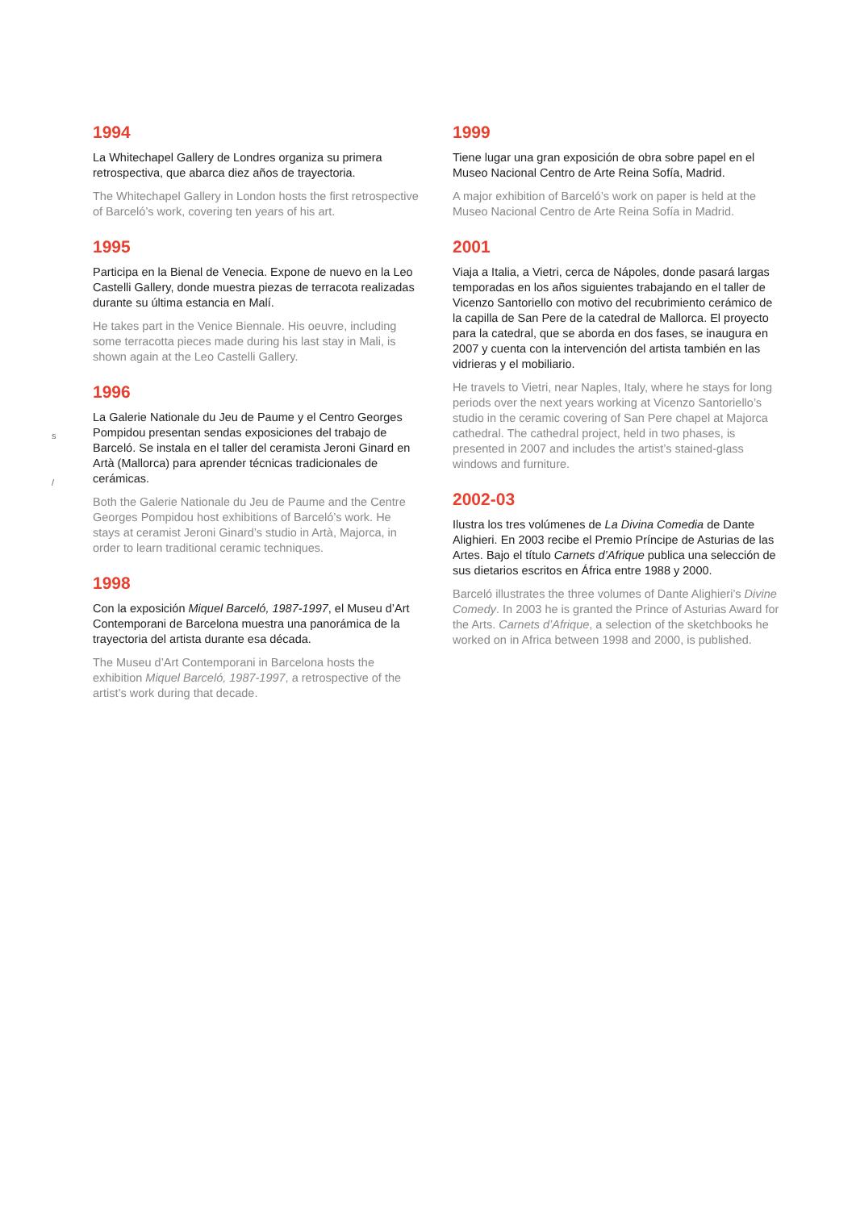s
/
1994
La Whitechapel Gallery de Londres organiza su primera retrospectiva, que abarca diez años de trayectoria.
The Whitechapel Gallery in London hosts the first retrospective of Barceló’s work, covering ten years of his art.
1995
Participa en la Bienal de Venecia. Expone de nuevo en la Leo Castelli Gallery, donde muestra piezas de terracota realizadas durante su última estancia en Malí.
He takes part in the Venice Biennale. His oeuvre, including some terracotta pieces made during his last stay in Mali, is shown again at the Leo Castelli Gallery.
1996
La Galerie Nationale du Jeu de Paume y el Centro Georges Pompidou presentan sendas exposiciones del trabajo de Barceló. Se instala en el taller del ceramista Jeroni Ginard en Artà (Mallorca) para aprender técnicas tradicionales de cerámicas.
Both the Galerie Nationale du Jeu de Paume and the Centre Georges Pompidou host exhibitions of Barceló’s work. He stays at ceramist Jeroni Ginard’s studio in Artà, Majorca, in order to learn traditional ceramic techniques.
1998
Con la exposición Miquel Barceló, 1987-1997, el Museu d’Art Contemporani de Barcelona muestra una panorámica de la trayectoria del artista durante esa década.
The Museu d’Art Contemporani in Barcelona hosts the exhibition Miquel Barceló, 1987-1997, a retrospective of the artist’s work during that decade.
1999
Tiene lugar una gran exposición de obra sobre papel en el Museo Nacional Centro de Arte Reina Sofía, Madrid.
A major exhibition of Barceló’s work on paper is held at the Museo Nacional Centro de Arte Reina Sofía in Madrid.
2001
Viaja a Italia, a Vietri, cerca de Nápoles, donde pasará largas temporadas en los años siguientes trabajando en el taller de Vicenzo Santoriello con motivo del recubrimiento cerámico de la capilla de San Pere de la catedral de Mallorca. El proyecto para la catedral, que se aborda en dos fases, se inaugura en 2007 y cuenta con la intervención del artista también en las vidrieras y el mobiliario.
He travels to Vietri, near Naples, Italy, where he stays for long periods over the next years working at Vicenzo Santoriello’s studio in the ceramic covering of San Pere chapel at Majorca cathedral. The cathedral project, held in two phases, is presented in 2007 and includes the artist’s stained-glass windows and furniture.
2002-03
Ilustra los tres volúmenes de La Divina Comedia de Dante Alighieri. En 2003 recibe el Premio Príncipe de Asturias de las Artes. Bajo el título Carnets d’Afrique publica una selección de sus dietarios escritos en África entre 1988 y 2000.
Barceló illustrates the three volumes of Dante Alighieri’s Divine Comedy. In 2003 he is granted the Prince of Asturias Award for the Arts. Carnets d’Afrique, a selection of the sketchbooks he worked on in Africa between 1998 and 2000, is published.